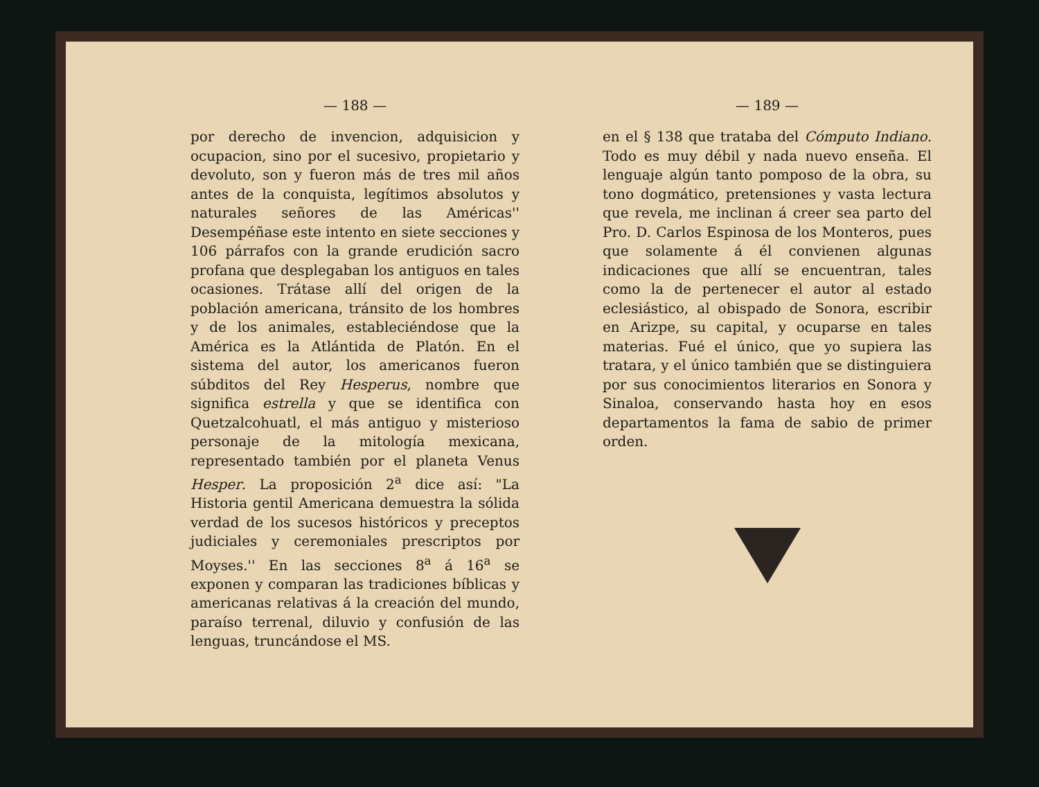— 188 —
por derecho de invencion, adquisicion y ocupacion, sino por el sucesivo, propietario y devoluto, son y fueron más de tres mil años antes de la conquista, legítimos absolutos y naturales señores de las Américas'' Desempéñase este intento en siete secciones y 106 párrafos con la grande erudición sacro profana que desplegaban los antiguos en tales ocasiones. Trátase allí del origen de la población americana, tránsito de los hombres y de los animales, estableciéndose que la América es la Atlántida de Platón. En el sistema del autor, los americanos fueron súbditos del Rey Hesperus, nombre que significa estrella y que se identifica con Quetzalcohuatl, el más antiguo y misterioso personaje de la mitología mexicana, representado también por el planeta Venus Hesper. La proposición 2<sup>a</sup> dice así: "La Historia gentil Americana demuestra la sólida verdad de los sucesos históricos y preceptos judiciales y ceremoniales prescriptos por Moyses.'' En las secciones 8<sup>a</sup> á 16<sup>a</sup> se exponen y comparan las tradiciones bíblicas y americanas relativas á la creación del mundo, paraíso terrenal, diluvio y confusión de las lenguas, truncándose el MS.
— 189 —
en el § 138 que trataba del Cómputo Indiano. Todo es muy débil y nada nuevo enseña. El lenguaje algún tanto pomposo de la obra, su tono dogmático, pretensiones y vasta lectura que revela, me inclinan á creer sea parto del Pro. D. Carlos Espinosa de los Monteros, pues que solamente á él convienen algunas indicaciones que allí se encuentran, tales como la de pertenecer el autor al estado eclesiástico, al obispado de Sonora, escribir en Arizpe, su capital, y ocuparse en tales materias. Fué el único, que yo supiera las tratara, y el único también que se distinguiera por sus conocimientos literarios en Sonora y Sinaloa, conservando hasta hoy en esos departamentos la fama de sabio de primer orden.